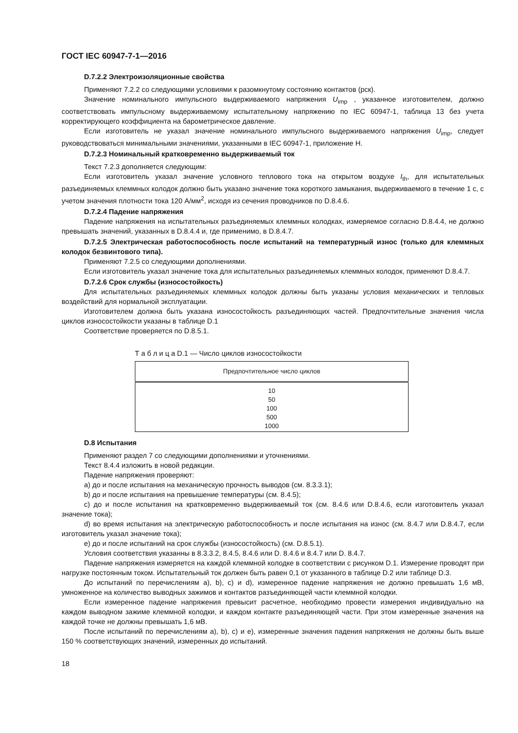ГОСТ IEC 60947-7-1—2016
D.7.2.2 Электроизоляционные свойства
Применяют 7.2.2 со следующими условиями к разомкнутому состоянию контактов (рск).
Значение номинального импульсного выдерживаемого напряжения U<sub>imp</sub> , указанное изготовителем, должно соответствовать импульсному выдерживаемому испытательному напряжению по IEC 60947-1, таблица 13 без учета корректирующего коэффициента на барометрическое давление.
Если изготовитель не указал значение номинального импульсного выдерживаемого напряжения U<sub>imp</sub>, следует руководствоваться минимальными значениями, указанными в IEC 60947-1, приложение H.
D.7.2.3 Номинальный кратковременно выдерживаемый ток
Текст 7.2.3 дополняется следующим:
Если изготовитель указал значение условного теплового тока на открытом воздухе I<sub>th</sub>, для испытательных разъединяемых клеммных колодок должно быть указано значение тока короткого замыкания, выдерживаемого в течение 1 с, с учетом значения плотности тока 120 А/мм<sup>2</sup>, исходя из сечения проводников по D.8.4.6.
D.7.2.4 Падение напряжения
Падение напряжения на испытательных разъединяемых клеммных колодках, измеряемое согласно D.8.4.4, не должно превышать значений, указанных в D.8.4.4 и, где применимо, в D.8.4.7.
D.7.2.5 Электрическая работоспособность после испытаний на температурный износ (только для клеммных колодок безвинтового типа).
Применяют 7.2.5 со следующими дополнениями.
Если изготовитель указал значение тока для испытательных разъединяемых клеммных колодок, применяют D.8.4.7.
D.7.2.6 Срок службы (износостойкость)
Для испытательных разъединяемых клеммных колодок должны быть указаны условия механических и тепловых воздействий для нормальной эксплуатации.
Изготовителем должна быть указана износостойкость разъединяющих частей. Предпочтительные значения числа циклов износостойкости указаны в таблице D.1
Соответствие проверяется по D.8.5.1.
Т а б л и ц а D.1 — Число циклов износостойкости
| Предпочтительное число циклов |
| --- |
| 10 50 100 500 1000 |
D.8 Испытания
Применяют раздел 7 со следующими дополнениями и уточнениями.
Текст 8.4.4 изложить в новой редакции.
Падение напряжения проверяют:
a) до и после испытания на механическую прочность выводов (см. 8.3.3.1);
b) до и после испытания на превышение температуры (см. 8.4.5);
c) до и после испытания на кратковременно выдерживаемый ток (см. 8.4.6 или D.8.4.6, если изготовитель указал значение тока);
d) во время испытания на электрическую работоспособность и после испытания на износ (см. 8.4.7 или D.8.4.7, если изготовитель указал значение тока);
e) до и после испытаний на срок службы (износостойкость) (см. D.8.5.1).
Условия соответствия указанны в 8.3.3.2, 8.4.5, 8.4.6 или D. 8.4.6 и 8.4.7 или D. 8.4.7.
Падение напряжения измеряется на каждой клеммной колодке в соответствии с рисунком D.1. Измерение проводят при нагрузке постоянным током. Испытательный ток должен быть равен 0,1 от указанного в таблице D.2 или таблице D.3.
До испытаний по перечислениям a), b), c) и d), измеренное падение напряжения не должно превышать 1,6 мВ, умноженное на количество выводных зажимов и контактов разъединяющей части клеммной колодки.
Если измеренное падение напряжения превысит расчетное, необходимо провести измерения индивидуально на каждом выводном зажиме клеммной колодки, и каждом контакте разъединяющей части. При этом измеренные значения на каждой точке не должны превышать 1,6 мВ.
После испытаний по перечислениям a), b), c) и e), измеренные значения падения напряжения не должны быть выше 150 % соответствующих значений, измеренных до испытаний.
18